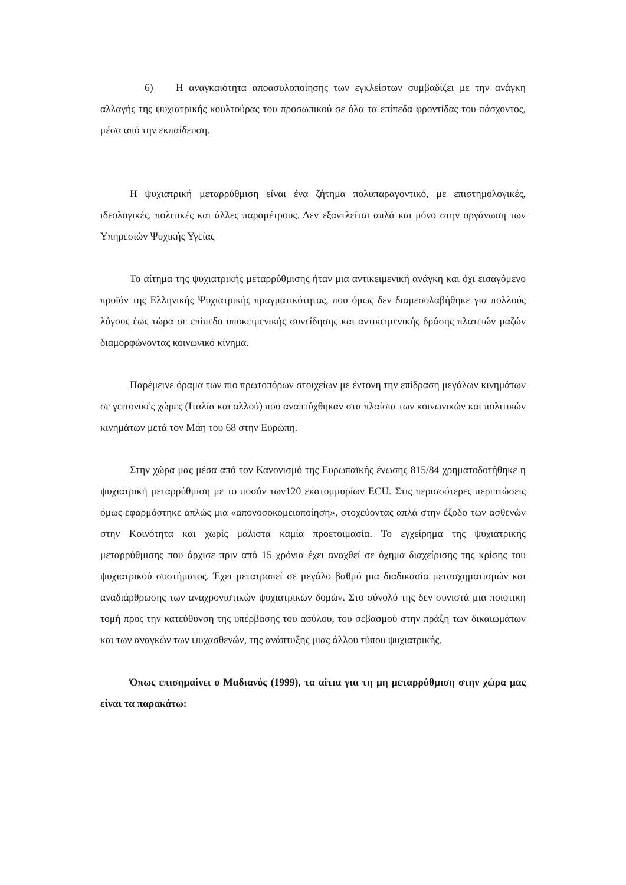6) Η αναγκαιότητα αποασυλοποίησης των εγκλείστων συμβαδίζει με την ανάγκη αλλαγής της ψυχιατρικής κουλτούρας του προσωπικού σε όλα τα επίπεδα φροντίδας του πάσχοντος, μέσα από την εκπαίδευση.
Η ψυχιατρική μεταρρύθμιση είναι ένα ζήτημα πολυπαραγοντικό, με επιστημολογικές, ιδεολογικές, πολιτικές και άλλες παραμέτρους. Δεν εξαντλείται απλά και μόνο στην οργάνωση των Υπηρεσιών Ψυχικής Υγείας
Το αίτημα της ψυχιατρικής μεταρρύθμισης ήταν μια αντικειμενική ανάγκη και όχι εισαγόμενο προϊόν της Ελληνικής Ψυχιατρικής πραγματικότητας, που όμως δεν διαμεσολαβήθηκε για πολλούς λόγους έως τώρα σε επίπεδο υποκειμενικής συνείδησης και αντικειμενικής δράσης πλατειών μαζών διαμορφώνοντας κοινωνικό κίνημα.
Παρέμεινε όραμα των πιο πρωτοπόρων στοιχείων με έντονη την επίδραση μεγάλων κινημάτων σε γειτονικές χώρες (Ιταλία και αλλού) που αναπτύχθηκαν στα πλαίσια των κοινωνικών και πολιτικών κινημάτων μετά τον Μάη του 68 στην Ευρώπη.
Στην χώρα μας μέσα από τον Κανονισμό της Ευρωπαϊκής ένωσης 815/84 χρηματοδοτήθηκε η ψυχιατρική μεταρρύθμιση με το ποσόν των120 εκατομμυρίων ECU. Στις περισσότερες περιπτώσεις όμως εφαρμόστηκε απλώς μια «απονοσοκομειοποίηση», στοχεύοντας απλά στην έξοδο των ασθενών στην Κοινότητα και χωρίς μάλιστα καμία προετοιμασία. Το εγχείρημα της ψυχιατρικής μεταρρύθμισης που άρχισε πριν από 15 χρόνια έχει αναχθεί σε όχημα διαχείρισης της κρίσης του ψυχιατρικού συστήματος. Έχει μετατραπεί σε μεγάλο βαθμό μια διαδικασία μετασχηματισμών και αναδιάρθρωσης των αναχρονιστικών ψυχιατρικών δομών. Στο σύνολό της δεν συνιστά μια ποιοτική τομή προς την κατεύθυνση της υπέρβασης του ασύλου, του σεβασμού στην πράξη των δικαιωμάτων και των αναγκών των ψυχασθενών, της ανάπτυξης μιας άλλου τύπου ψυχιατρικής.
Όπως επισημαίνει ο Μαδιανός (1999), τα αίτια για τη μη μεταρρύθμιση στην χώρα μας είναι τα παρακάτω: